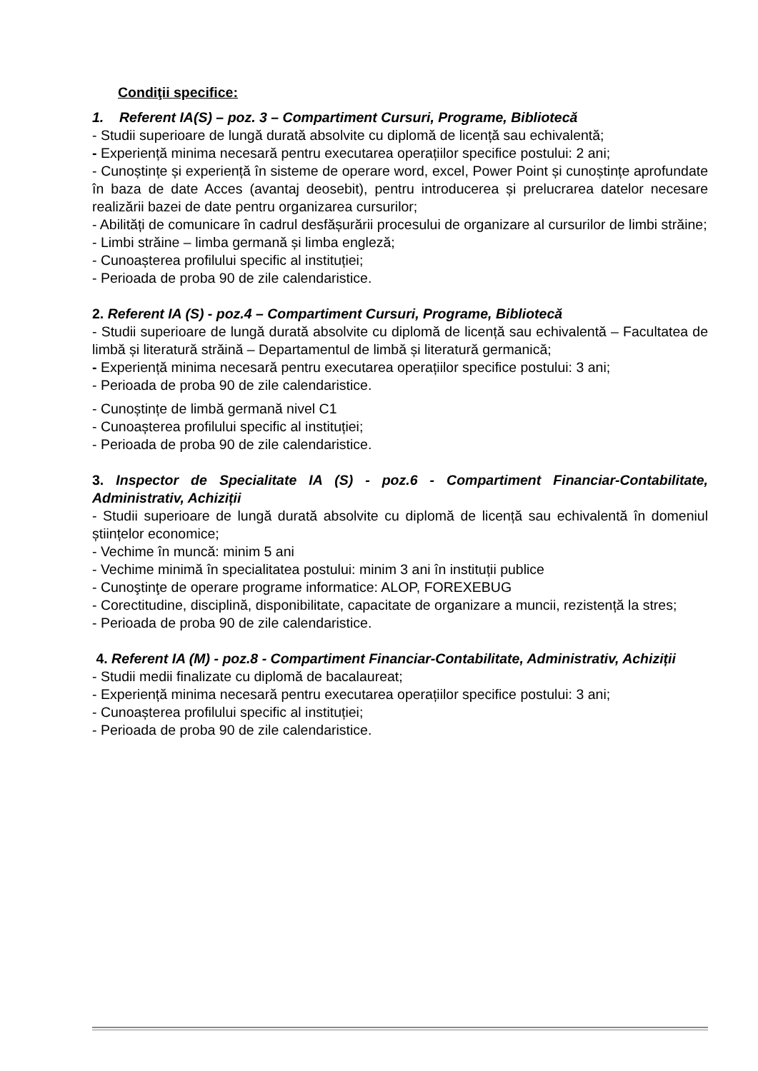Condiţii specifice:
1. Referent IA(S) – poz. 3 – Compartiment Cursuri, Programe, Bibliotecă
- Studii superioare de lungă durată absolvite cu diplomă de licență sau echivalentă;
- Experiență minima necesară pentru executarea operațiilor specifice postului: 2 ani;
- Cunoștințe și experiență în sisteme de operare word, excel, Power Point și cunoștințe aprofundate în baza de date Acces (avantaj deosebit), pentru introducerea și prelucrarea datelor necesare realizării bazei de date pentru organizarea cursurilor;
- Abilități de comunicare în cadrul desfășurării procesului de organizare al cursurilor de limbi străine;
- Limbi străine – limba germană și limba engleză;
- Cunoașterea profilului specific al instituției;
- Perioada de proba 90 de zile calendaristice.
2. Referent IA (S) - poz.4 – Compartiment Cursuri, Programe, Bibliotecă
- Studii superioare de lungă durată absolvite cu diplomă de licență sau echivalentă – Facultatea de limbă și literatură străină – Departamentul de limbă și literatură germanică;
- Experiență minima necesară pentru executarea operațiilor specifice postului: 3 ani;
- Perioada de proba 90 de zile calendaristice.
- Cunoștințe de limbă germană nivel C1
- Cunoașterea profilului specific al instituției;
- Perioada de proba 90 de zile calendaristice.
3. Inspector de Specialitate IA (S) - poz.6 - Compartiment Financiar-Contabilitate, Administrativ, Achiziții
- Studii superioare de lungă durată absolvite cu diplomă de licență sau echivalentă în domeniul științelor economice;
- Vechime în muncă: minim 5 ani
- Vechime minimă în specialitatea postului: minim 3 ani în instituții publice
- Cunoştinţe de operare programe informatice: ALOP, FOREXEBUG
- Corectitudine, disciplină, disponibilitate, capacitate de organizare a muncii, rezistență la stres;
- Perioada de proba 90 de zile calendaristice.
4. Referent IA (M) - poz.8 - Compartiment Financiar-Contabilitate, Administrativ, Achiziții
- Studii medii finalizate cu diplomă de bacalaureat;
- Experiență minima necesară pentru executarea operațiilor specifice postului: 3 ani;
- Cunoașterea profilului specific al instituției;
- Perioada de proba 90 de zile calendaristice.